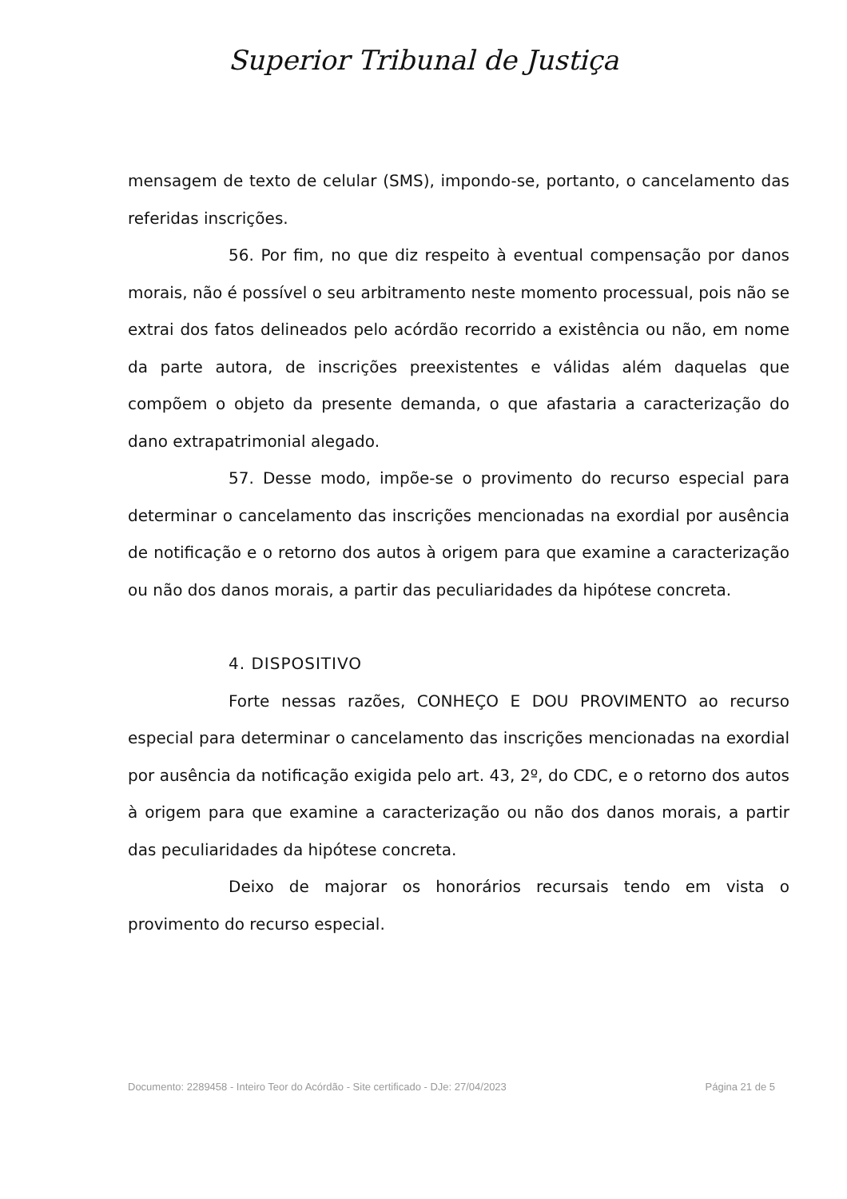Superior Tribunal de Justiça
mensagem de texto de celular (SMS), impondo-se, portanto, o cancelamento das referidas inscrições.
56. Por fim, no que diz respeito à eventual compensação por danos morais, não é possível o seu arbitramento neste momento processual, pois não se extrai dos fatos delineados pelo acórdão recorrido a existência ou não, em nome da parte autora, de inscrições preexistentes e válidas além daquelas que compõem o objeto da presente demanda, o que afastaria a caracterização do dano extrapatrimonial alegado.
57. Desse modo, impõe-se o provimento do recurso especial para determinar o cancelamento das inscrições mencionadas na exordial por ausência de notificação e o retorno dos autos à origem para que examine a caracterização ou não dos danos morais, a partir das peculiaridades da hipótese concreta.
4. DISPOSITIVO
Forte nessas razões, CONHEÇO E DOU PROVIMENTO ao recurso especial para determinar o cancelamento das inscrições mencionadas na exordial por ausência da notificação exigida pelo art. 43, 2º, do CDC, e o retorno dos autos à origem para que examine a caracterização ou não dos danos morais, a partir das peculiaridades da hipótese concreta.
Deixo de majorar os honorários recursais tendo em vista o provimento do recurso especial.
Documento: 2289458 - Inteiro Teor do Acórdão - Site certificado - DJe: 27/04/2023 Página 21 de 5